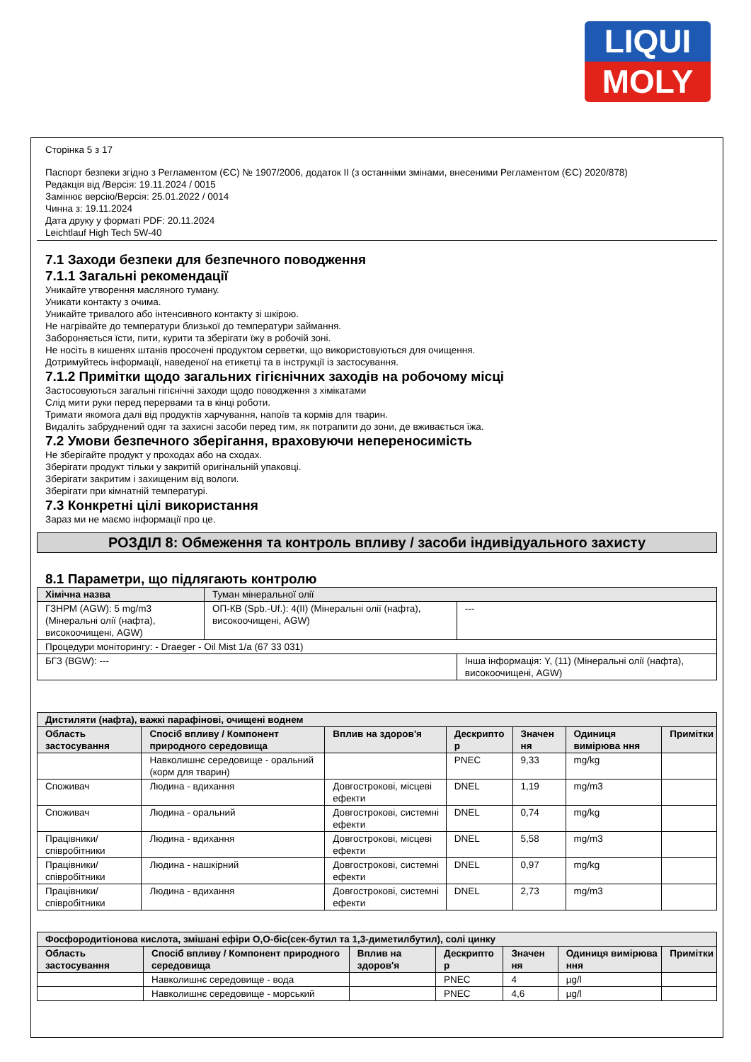LIQUI
MOLY
Сторінка 5 з 17
Паспорт безпеки згідно з Регламентом (ЄС) № 1907/2006, додаток II (з останніми змінами, внесеними Регламентом (ЄС) 2020/878)
Редакція від /Версія: 19.11.2024 / 0015
Замінює версію/Версія: 25.01.2022 / 0014
Чинна з: 19.11.2024
Дата друку у форматі PDF: 20.11.2024
Leichtlauf High Tech 5W-40
7.1 Заходи безпеки для безпечного поводження
7.1.1 Загальні рекомендації
Уникайте утворення масляного туману.
Уникати контакту з очима.
Уникайте тривалого або інтенсивного контакту зі шкірою.
Не нагрівайте до температури близької до температури займання.
Забороняється їсти, пити, курити та зберігати їжу в робочій зоні.
Не носіть в кишенях штанів просочені продуктом серветки, що використовуються для очищення.
Дотримуйтесь інформації, наведеної на етикетці та в інструкції із застосування.
7.1.2 Примітки щодо загальних гігієнічних заходів на робочому місці
Застосовуються загальні гігієнічні заходи щодо поводження з хімікатами
Слід мити руки перед перервами та в кінці роботи.
Тримати якомога далі від продуктів харчування, напоїв та кормів для тварин.
Видаліть забруднений одяг та захисні засоби перед тим, як потрапити до зони, де вживається їжа.
7.2 Умови безпечного зберігання, враховуючи неперeносимість
Не зберігайте продукт у проходах або на сходах.
Зберігати продукт тільки у закритій оригінальній упаковці.
Зберігати закритим і захищеним від вологи.
Зберігати при кімнатній температурі.
7.3 Конкретні цілі використання
Зараз ми не маємо інформації про це.
РОЗДІЛ 8: Обмеження та контроль впливу / засоби індивідуального захисту
8.1 Параметри, що підлягають контролю
| Хімічна назва | Туман мінеральної олії | |
| ГЗНРМ (AGW): 5 mg/m3 (Мінеральні олії (нафта), високоочищені, AGW) | ОП-КВ (Spb.-Uf.): 4(II) (Мінеральні олії (нафта), високоочищені, AGW) | --- |
| Процедури моніторингу: - Draeger - Oil Mist 1/a (67 33 031) | | |
| БГЗ (BGW): --- | | Інша інформація: Y, (11) (Мінеральні олії (нафта), високоочищені, AGW) |
| Дистиляти (нафта), важкі парафінові, очищені воднем | | | | | | |
| --- | --- | --- | --- | --- | --- | --- |
| Область застосування | Спосіб впливу / Компонент природного середовища | Вплив на здоров'я | Дескрипто р | Значен ня | Одиниця вимірюва ння | Примітки |
| | Навколишнє середовище - оральний (корм для тварин) | | PNEC | 9,33 | mg/kg | |
| Споживач | Людина - вдихання | Довгострокові, місцеві ефекти | DNEL | 1,19 | mg/m3 | |
| Споживач | Людина - оральний | Довгострокові, системні ефекти | DNEL | 0,74 | mg/kg | |
| Працівники/співробітники | Людина - вдихання | Довгострокові, місцеві ефекти | DNEL | 5,58 | mg/m3 | |
| Працівники/співробітники | Людина - нашкірний | Довгострокові, системні ефекти | DNEL | 0,97 | mg/kg | |
| Працівники/співробітники | Людина - вдихання | Довгострокові, системні ефекти | DNEL | 2,73 | mg/m3 | |
| Фосфородитіонова кислота, змішані ефіри О,О-біс(сек-бутил та 1,3-диметилбутил), солі цинку | | | | | | |
| --- | --- | --- | --- | --- | --- | --- |
| Область застосування | Спосіб впливу / Компонент природного середовища | Вплив на здоров'я | Дескрипто р | Значен ня | Одиниця вимірюва ння | Примітки |
| | Навколишнє середовище - вода | | PNEC | 4 | µg/l | |
| | Навколишнє середовище - морський | | PNEC | 4,6 | µg/l | |